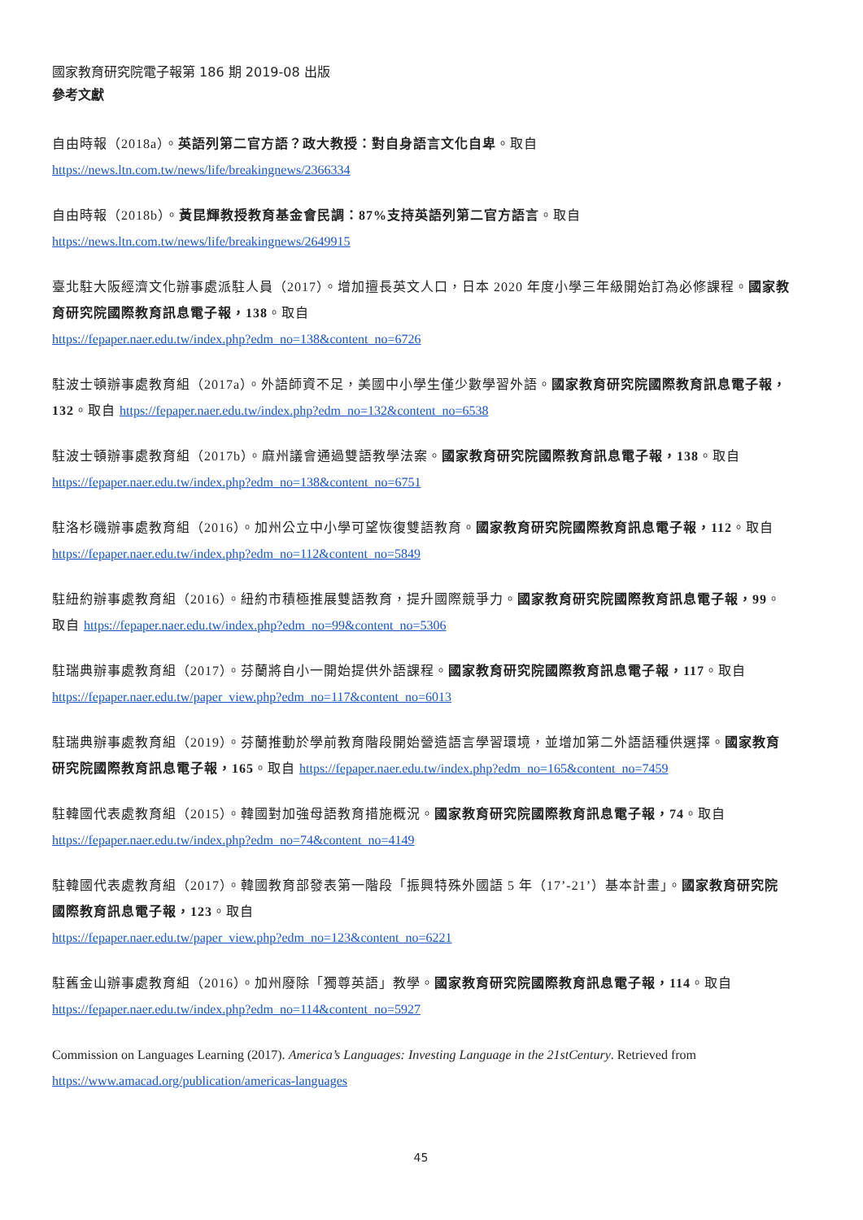國家教育研究院電子報第 186 期 2019-08 出版
參考文獻
自由時報（2018a）。英語列第二官方語？政大教授：對自身語言文化自卑。取自
https://news.ltn.com.tw/news/life/breakingnews/2366334
自由時報（2018b）。黃昆輝教授教育基金會民調：87%支持英語列第二官方語言。取自
https://news.ltn.com.tw/news/life/breakingnews/2649915
臺北駐大阪經濟文化辦事處派駐人員（2017）。增加擅長英文人口，日本 2020 年度小學三年級開始訂為必修課程。國家教育研究院國際教育訊息電子報，138。取自
https://fepaper.naer.edu.tw/index.php?edm_no=138&content_no=6726
駐波士頓辦事處教育組（2017a）。外語師資不足，美國中小學生僅少數學習外語。國家教育研究院國際教育訊息電子報，132。取自 https://fepaper.naer.edu.tw/index.php?edm_no=132&content_no=6538
駐波士頓辦事處教育組（2017b）。麻州議會通過雙語教學法案。國家教育研究院國際教育訊息電子報，138。取自
https://fepaper.naer.edu.tw/index.php?edm_no=138&content_no=6751
駐洛杉磯辦事處教育組（2016）。加州公立中小學可望恢復雙語教育。國家教育研究院國際教育訊息電子報，112。取自 https://fepaper.naer.edu.tw/index.php?edm_no=112&content_no=5849
駐紐約辦事處教育組（2016）。紐約市積極推展雙語教育，提升國際競爭力。國家教育研究院國際教育訊息電子報，99。取自 https://fepaper.naer.edu.tw/index.php?edm_no=99&content_no=5306
駐瑞典辦事處教育組（2017）。芬蘭將自小一開始提供外語課程。國家教育研究院國際教育訊息電子報，117。取自 https://fepaper.naer.edu.tw/paper_view.php?edm_no=117&content_no=6013
駐瑞典辦事處教育組（2019）。芬蘭推動於學前教育階段開始營造語言學習環境，並增加第二外語語種供選擇。國家教育研究院國際教育訊息電子報，165。取自 https://fepaper.naer.edu.tw/index.php?edm_no=165&content_no=7459
駐韓國代表處教育組（2015）。韓國對加強母語教育措施概況。國家教育研究院國際教育訊息電子報，74。取自
https://fepaper.naer.edu.tw/index.php?edm_no=74&content_no=4149
駐韓國代表處教育組（2017）。韓國教育部發表第一階段「振興特殊外國語 5 年（17’-21’）基本計畫」。國家教育研究院國際教育訊息電子報，123。取自
https://fepaper.naer.edu.tw/paper_view.php?edm_no=123&content_no=6221
駐舊金山辦事處教育組（2016）。加州廢除「獨尊英語」教學。國家教育研究院國際教育訊息電子報，114。取自
https://fepaper.naer.edu.tw/index.php?edm_no=114&content_no=5927
Commission on Languages Learning (2017). America’s Languages: Investing Language in the 21stCentury. Retrieved from
https://www.amacad.org/publication/americas-languages
45